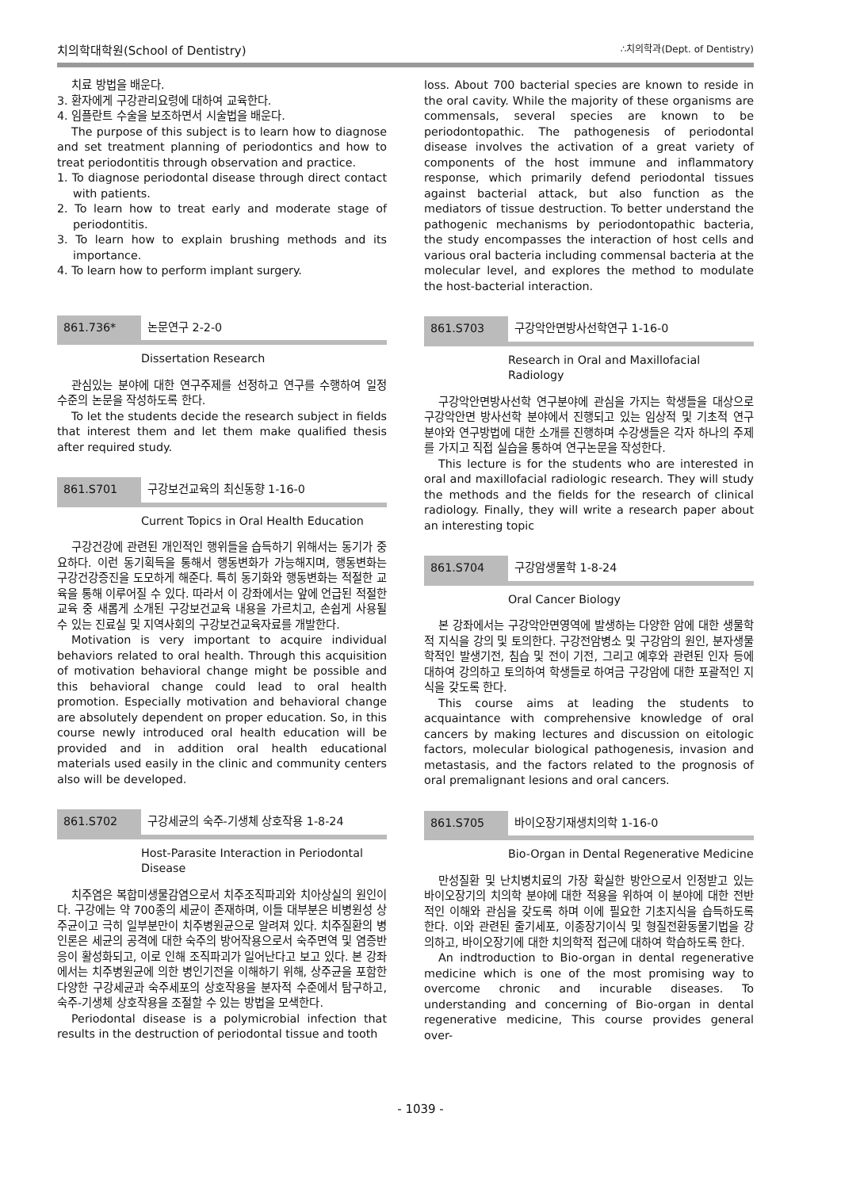치의학대학원(School of Dentistry) ∴치의학과(Dept. of Dentistry)
치료 방법을 배운다.
3. 환자에게 구강관리요령에 대하여 교육한다.
4. 임플란트 수술을 보조하면서 시술법을 배운다.
The purpose of this subject is to learn how to diagnose and set treatment planning of periodontics and how to treat periodontitis through observation and practice.
1. To diagnose periodontal disease through direct contact with patients.
2. To learn how to treat early and moderate stage of periodontitis.
3. To learn how to explain brushing methods and its importance.
4. To learn how to perform implant surgery.
861.736* 논문연구 2-2-0
Dissertation Research
관심있는 분야에 대한 연구주제를 선정하고 연구를 수행하여 일정 수준의 논문을 작성하도록 한다.
To let the students decide the research subject in fields that interest them and let them make qualified thesis after required study.
861.S701 구강보건교육의 최신동향 1-16-0
Current Topics in Oral Health Education
구강건강에 관련된 개인적인 행위들을 습득하기 위해서는 동기가 중요하다. 이런 동기획득을 통해서 행동변화가 가능해지며, 행동변화는 구강건강증진을 도모하게 해준다. 특히 동기화와 행동변화는 적절한 교육을 통해 이루어질 수 있다. 따라서 이 강좌에서는 앞에 언급된 적절한 교육 중 새롭게 소개된 구강보건교육 내용을 가르치고, 손쉽게 사용될 수 있는 진료실 및 지역사회의 구강보건교육자료를 개발한다.
Motivation is very important to acquire individual behaviors related to oral health. Through this acquisition of motivation behavioral change might be possible and this behavioral change could lead to oral health promotion. Especially motivation and behavioral change are absolutely dependent on proper education. So, in this course newly introduced oral health education will be provided and in addition oral health educational materials used easily in the clinic and community centers also will be developed.
861.S702 구강세균의 숙주-기생체 상호작용 1-8-24
Host-Parasite Interaction in Periodontal Disease
치주염은 복합미생물감염으로서 치주조직파괴와 치아상실의 원인이다. 구강에는 약 700종의 세균이 존재하며, 이들 대부분은 비병원성 상주균이고 극히 일부분만이 치주병원균으로 알려져 있다. 치주질환의 병인론은 세균의 공격에 대한 숙주의 방어작용으로서 숙주면역 및 염증반응이 활성화되고, 이로 인해 조직파괴가 일어난다고 보고 있다. 본 강좌에서는 치주병원균에 의한 병인기전을 이해하기 위해, 상주균을 포함한 다양한 구강세균과 숙주세포의 상호작용을 분자적 수준에서 탐구하고, 숙주-기생체 상호작용을 조절할 수 있는 방법을 모색한다.
Periodontal disease is a polymicrobial infection that results in the destruction of periodontal tissue and tooth
loss. About 700 bacterial species are known to reside in the oral cavity. While the majority of these organisms are commensals, several species are known to be periodontopathic. The pathogenesis of periodontal disease involves the activation of a great variety of components of the host immune and inflammatory response, which primarily defend periodontal tissues against bacterial attack, but also function as the mediators of tissue destruction. To better understand the pathogenic mechanisms by periodontopathic bacteria, the study encompasses the interaction of host cells and various oral bacteria including commensal bacteria at the molecular level, and explores the method to modulate the host-bacterial interaction.
861.S703 구강악안면방사선학연구 1-16-0
Research in Oral and Maxillofacial Radiology
구강악안면방사선학 연구분야에 관심을 가지는 학생들을 대상으로 구강악안면 방사선학 분야에서 진행되고 있는 임상적 및 기초적 연구 분야와 연구방법에 대한 소개를 진행하며 수강생들은 각자 하나의 주제를 가지고 직접 실습을 통하여 연구논문을 작성한다.
This lecture is for the students who are interested in oral and maxillofacial radiologic research. They will study the methods and the fields for the research of clinical radiology. Finally, they will write a research paper about an interesting topic
861.S704 구강암생물학 1-8-24
Oral Cancer Biology
본 강좌에서는 구강악안면영역에 발생하는 다양한 암에 대한 생물학적 지식을 강의 및 토의한다. 구강전암병소 및 구강암의 원인, 분자생물학적인 발생기전, 침습 및 전이 기전, 그리고 예후와 관련된 인자 등에 대하여 강의하고 토의하여 학생들로 하여금 구강암에 대한 포괄적인 지식을 갖도록 한다.
This course aims at leading the students to acquaintance with comprehensive knowledge of oral cancers by making lectures and discussion on eitologic factors, molecular biological pathogenesis, invasion and metastasis, and the factors related to the prognosis of oral premalignant lesions and oral cancers.
861.S705 바이오장기재생치의학 1-16-0
Bio-Organ in Dental Regenerative Medicine
만성질환 및 난치병치료의 가장 확실한 방안으로서 인정받고 있는 바이오장기의 치의학 분야에 대한 적용을 위하여 이 분야에 대한 전반적인 이해와 관심을 갖도록 하며 이에 필요한 기초지식을 습득하도록 한다. 이와 관련된 줄기세포, 이종장기이식 및 형질전환동물기법을 강의하고, 바이오장기에 대한 치의학적 접근에 대하여 학습하도록 한다.
An indtroduction to Bio-organ in dental regenerative medicine which is one of the most promising way to overcome chronic and incurable diseases. To understanding and concerning of Bio-organ in dental regenerative medicine, This course provides general over-
- 1039 -